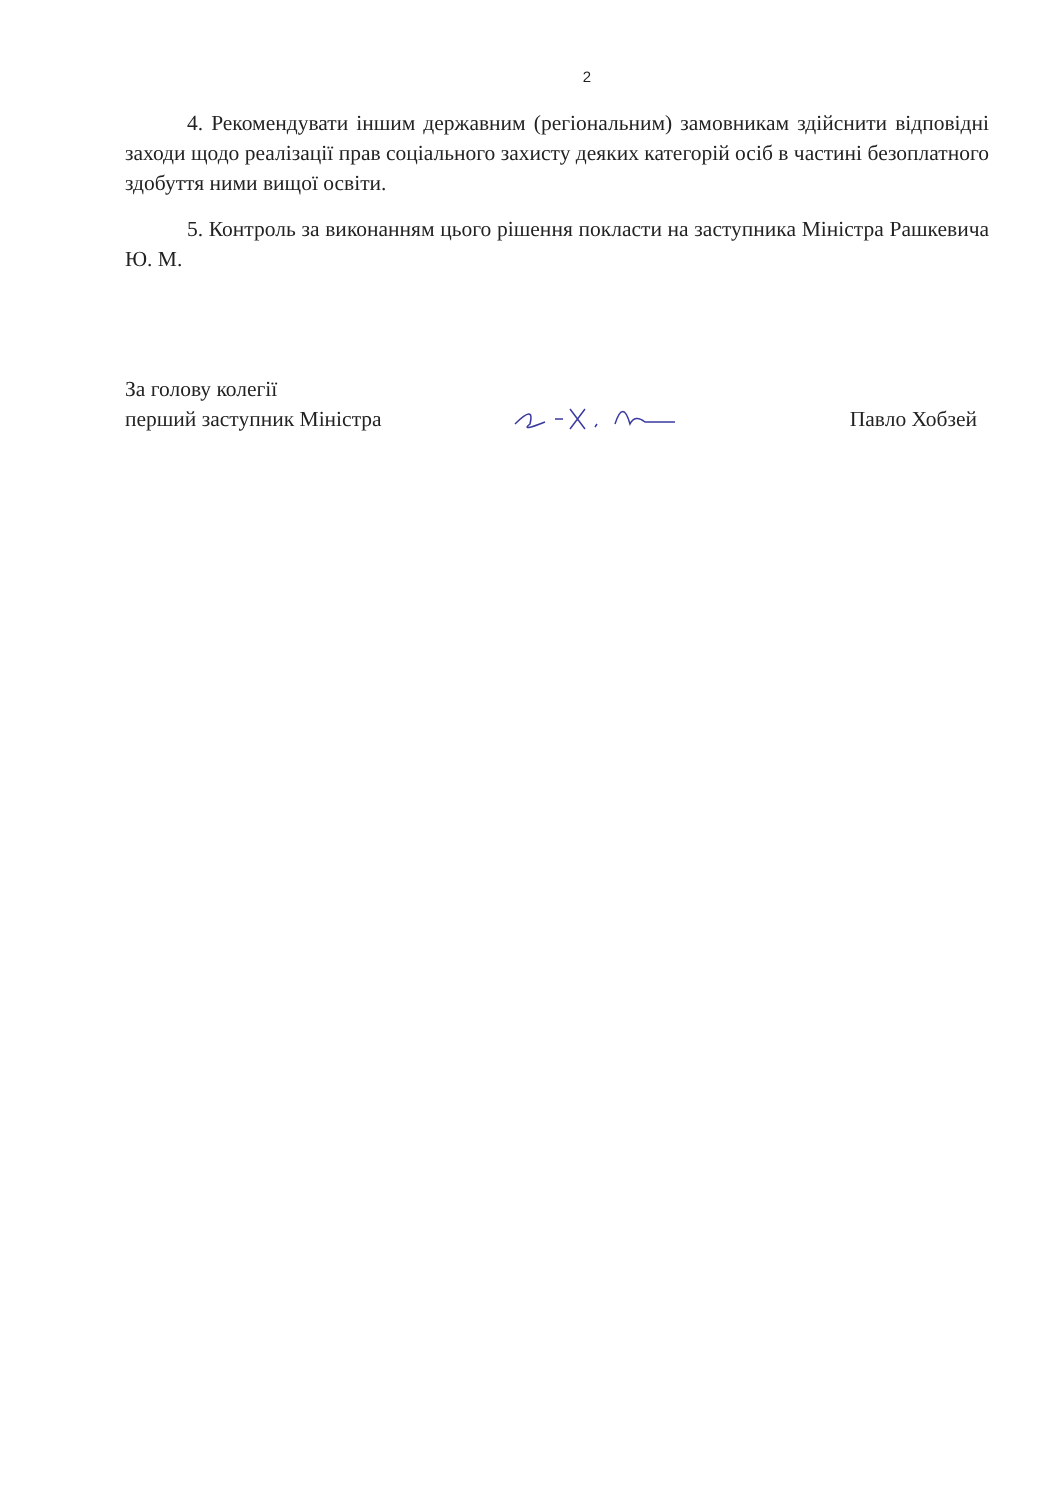2
4. Рекомендувати іншим державним (регіональним) замовникам здійснити відповідні заходи щодо реалізації прав соціального захисту деяких категорій осіб в частині безоплатного здобуття ними вищої освіти.
5. Контроль за виконанням цього рішення покласти на заступника Міністра Рашкевича Ю. М.
За голову колегії
перший заступник Міністра
Павло Хобзей